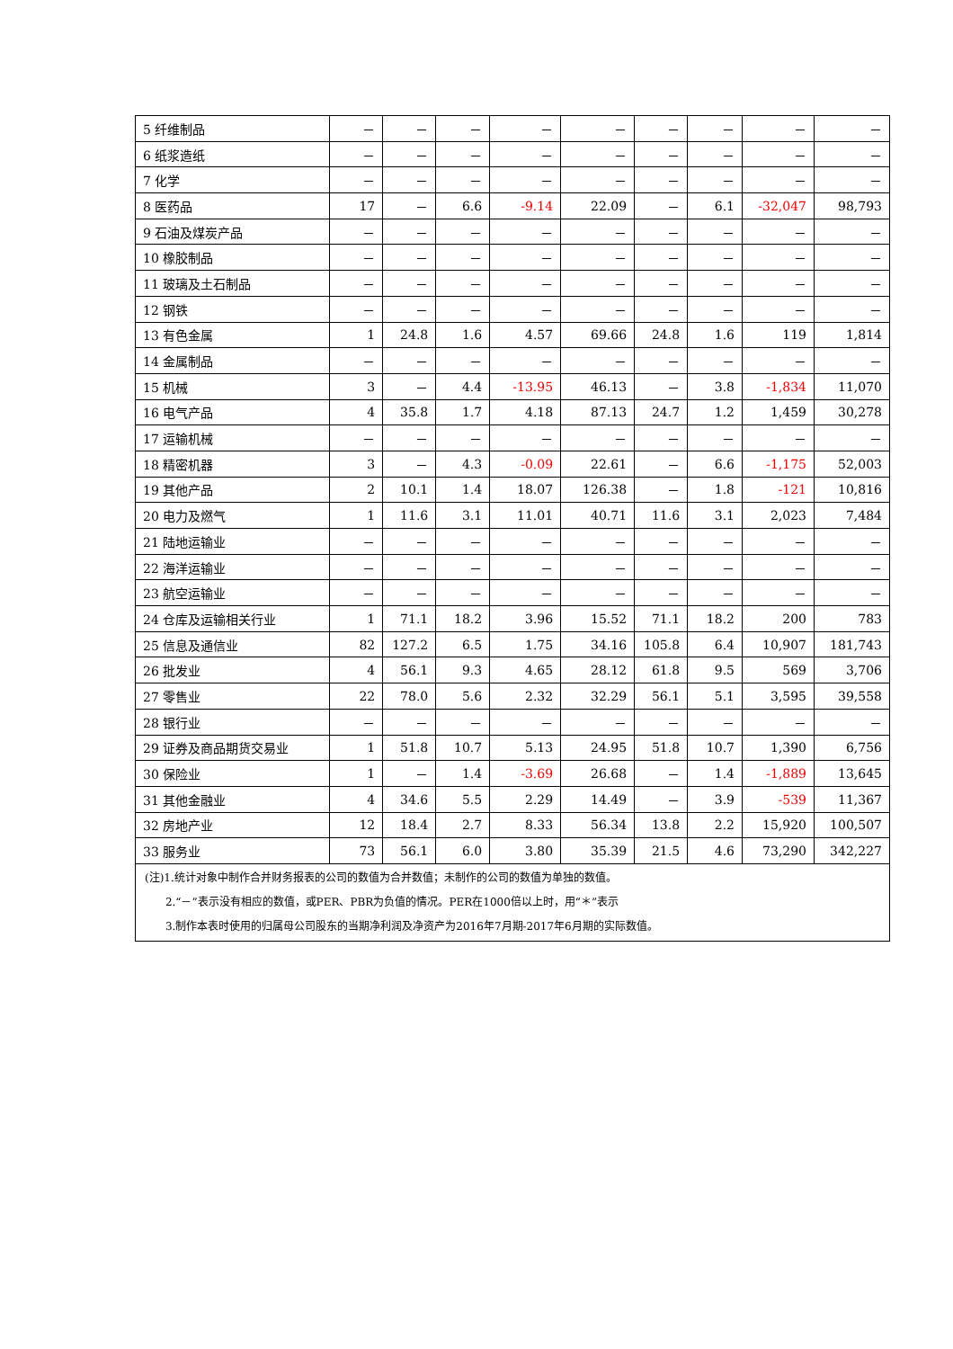| 5 纤维制品 | － | － | － | － | － | － | － | － | － |
| 6 纸浆造纸 | － | － | － | － | － | － | － | － | － |
| 7 化学 | － | － | － | － | － | － | － | － | － |
| 8 医药品 | 17 | － | 6.6 | -9.14 | 22.09 | － | 6.1 | -32,047 | 98,793 |
| 9 石油及煤炭产品 | － | － | － | － | － | － | － | － | － |
| 10 橡胶制品 | － | － | － | － | － | － | － | － | － |
| 11 玻璃及土石制品 | － | － | － | － | － | － | － | － | － |
| 12 钢铁 | － | － | － | － | － | － | － | － | － |
| 13 有色金属 | 1 | 24.8 | 1.6 | 4.57 | 69.66 | 24.8 | 1.6 | 119 | 1,814 |
| 14 金属制品 | － | － | － | － | － | － | － | － | － |
| 15 机械 | 3 | － | 4.4 | -13.95 | 46.13 | － | 3.8 | -1,834 | 11,070 |
| 16 电气产品 | 4 | 35.8 | 1.7 | 4.18 | 87.13 | 24.7 | 1.2 | 1,459 | 30,278 |
| 17 运输机械 | － | － | － | － | － | － | － | － | － |
| 18 精密机器 | 3 | － | 4.3 | -0.09 | 22.61 | － | 6.6 | -1,175 | 52,003 |
| 19 其他产品 | 2 | 10.1 | 1.4 | 18.07 | 126.38 | － | 1.8 | -121 | 10,816 |
| 20 电力及燃气 | 1 | 11.6 | 3.1 | 11.01 | 40.71 | 11.6 | 3.1 | 2,023 | 7,484 |
| 21 陆地运输业 | － | － | － | － | － | － | － | － | － |
| 22 海洋运输业 | － | － | － | － | － | － | － | － | － |
| 23 航空运输业 | － | － | － | － | － | － | － | － | － |
| 24 仓库及运输相关行业 | 1 | 71.1 | 18.2 | 3.96 | 15.52 | 71.1 | 18.2 | 200 | 783 |
| 25 信息及通信业 | 82 | 127.2 | 6.5 | 1.75 | 34.16 | 105.8 | 6.4 | 10,907 | 181,743 |
| 26 批发业 | 4 | 56.1 | 9.3 | 4.65 | 28.12 | 61.8 | 9.5 | 569 | 3,706 |
| 27 零售业 | 22 | 78.0 | 5.6 | 2.32 | 32.29 | 56.1 | 5.1 | 3,595 | 39,558 |
| 28 银行业 | － | － | － | － | － | － | － | － | － |
| 29 证券及商品期货交易业 | 1 | 51.8 | 10.7 | 5.13 | 24.95 | 51.8 | 10.7 | 1,390 | 6,756 |
| 30 保险业 | 1 | － | 1.4 | -3.69 | 26.68 | － | 1.4 | -1,889 | 13,645 |
| 31 其他金融业 | 4 | 34.6 | 5.5 | 2.29 | 14.49 | － | 3.9 | -539 | 11,367 |
| 32 房地产业 | 12 | 18.4 | 2.7 | 8.33 | 56.34 | 13.8 | 2.2 | 15,920 | 100,507 |
| 33 服务业 | 73 | 56.1 | 6.0 | 3.80 | 35.39 | 21.5 | 4.6 | 73,290 | 342,227 |
| (注)1.统计对象中制作合并财务报表的公司的数值为合并数值；未制作的公司的数值为单独的数值。 2.“－”表示没有相应的数值，或PER、PBR为负值的情况。PER在1000倍以上时，用“＊”表示 3.制作本表时使用的归属母公司股东的当期净利润及净资产为2016年7月期-2017年6月期的实际数值。 | | | | | | | | | |